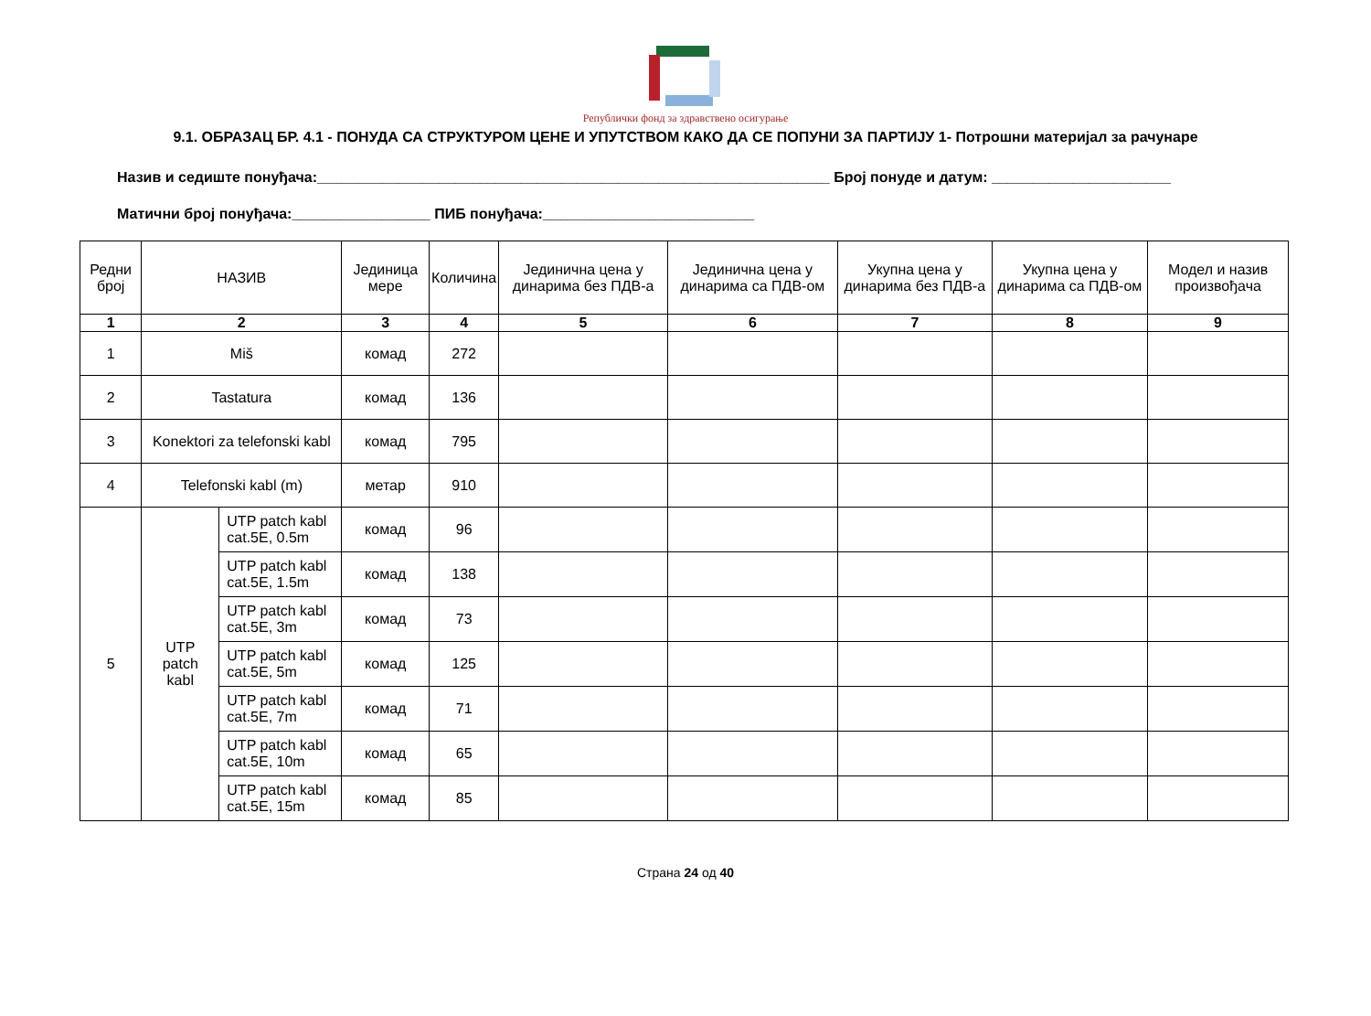Републички фонд за здравствено осигурање
9.1. ОБРАЗАЦ БР. 4.1 - ПОНУДА СА СТРУКТУРОМ ЦЕНЕ И УПУТСТВОМ КАКО ДА СЕ ПОПУНИ ЗА ПАРТИЈУ 1- Потрошни материјал за рачунаре
Назив и седиште понуђача:_______________________________________________________________ Број понуде и датум: ______________________
Матични број понуђача:_________________ ПИБ понуђача:__________________________
| Редни број | НАЗИВ | | Јединица мере | Количина | Јединична цена у динарима без ПДВ-а | Јединична цена у динарима са ПДВ-ом | Укупна цена у динарима без ПДВ-а | Укупна цена у динарима са ПДВ-ом | Модел и назив произвођача |
| --- | --- | --- | --- | --- | --- | --- | --- | --- | --- |
| 1 | 2 | | 3 | 4 | 5 | 6 | 7 | 8 | 9 |
| 1 | Miš | | комад | 272 | | | | | |
| 2 | Tastatura | | комад | 136 | | | | | |
| 3 | Konektori za telefonski kabl | | комад | 795 | | | | | |
| 4 | Telefonski kabl (m) | | метар | 910 | | | | | |
| 5 | UTP patch kabl | UTP patch kabl cat.5E, 0.5m | комад | 96 | | | | | |
| | | UTP patch kabl cat.5E, 1.5m | комад | 138 | | | | | |
| | | UTP patch kabl cat.5E, 3m | комад | 73 | | | | | |
| | | UTP patch kabl cat.5E, 5m | комад | 125 | | | | | |
| | | UTP patch kabl cat.5E, 7m | комад | 71 | | | | | |
| | | UTP patch kabl cat.5E, 10m | комад | 65 | | | | | |
| | | UTP patch kabl cat.5E, 15m | комад | 85 | | | | | |
Страна 24 од 40